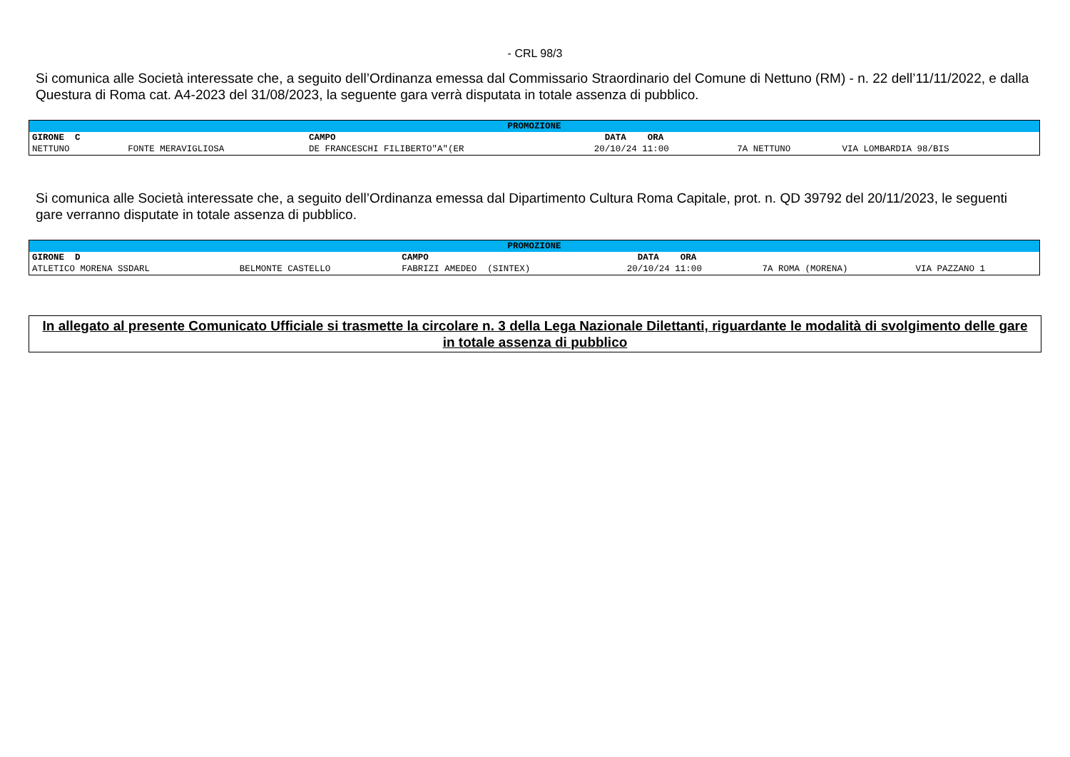- CRL 98/3
Si comunica alle Società interessate che, a seguito dell’Ordinanza emessa dal Commissario Straordinario del Comune di Nettuno (RM) - n. 22 dell’11/11/2022, e dalla Questura di Roma cat. A4-2023 del 31/08/2023, la seguente gara verrà disputata in totale assenza di pubblico.
| PROMOZIONE | | | | | |
| --- | --- | --- | --- | --- | --- |
| GIRONE C | | CAMPO | DATA ORA | | |
| NETTUNO | FONTE MERAVIGLIOSA | DE FRANCESCHI FILIBERTO"A"(ER | 20/10/24 11:00 | 7A NETTUNO | VIA LOMBARDIA 98/BIS |
Si comunica alle Società interessate che, a seguito dell’Ordinanza emessa dal Dipartimento Cultura Roma Capitale, prot. n. QD 39792 del 20/11/2023, le seguenti gare verranno disputate in totale assenza di pubblico.
| PROMOZIONE | | | | | |
| --- | --- | --- | --- | --- | --- |
| GIRONE D | | CAMPO | DATA ORA | | |
| ATLETICO MORENA SSDARL | BELMONTE CASTELLO | FABRIZI AMEDEO (SINTEX) | 20/10/24 11:00 | 7A ROMA (MORENA) | VIA PAZZANO 1 |
In allegato al presente Comunicato Ufficiale si trasmette la circolare n. 3 della Lega Nazionale Dilettanti, riguardante le modalità di svolgimento delle gare in totale assenza di pubblico